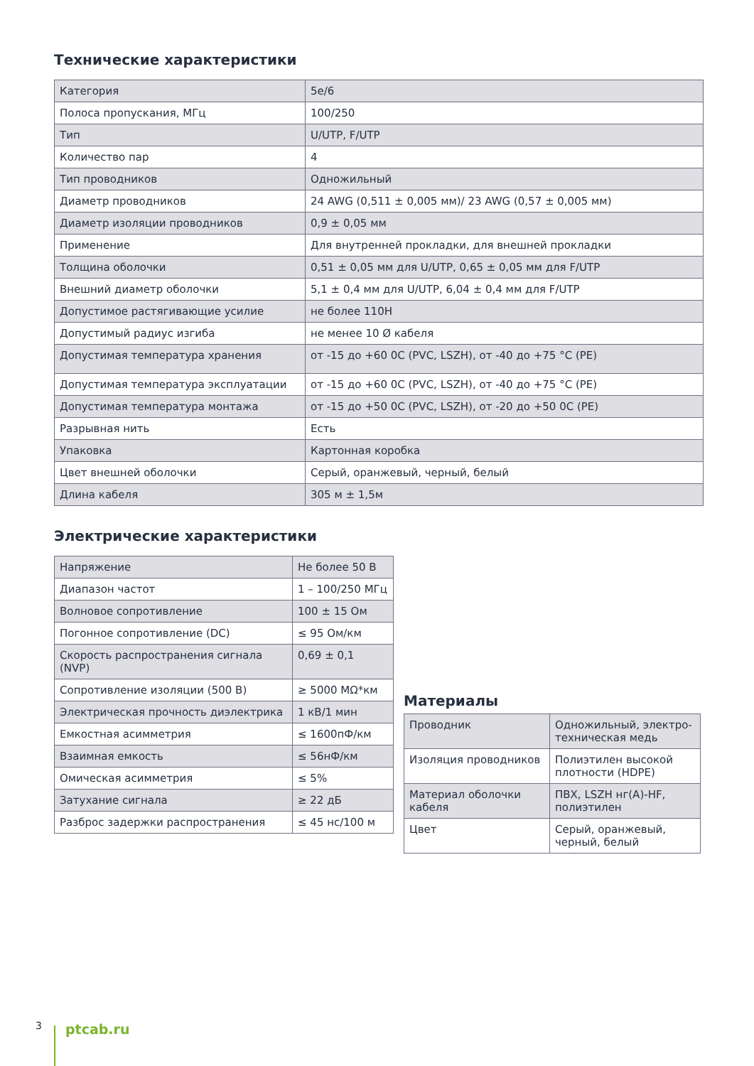Технические характеристики
| Категория | 5e/6 |
| Полоса пропускания, МГц | 100/250 |
| Тип | U/UTP, F/UTP |
| Количество пар | 4 |
| Тип проводников | Одножильный |
| Диаметр проводников | 24 AWG (0,511 ± 0,005 мм)/ 23 AWG (0,57 ± 0,005 мм) |
| Диаметр изоляции проводников | 0,9 ± 0,05 мм |
| Применение | Для внутренней прокладки, для внешней прокладки |
| Толщина оболочки | 0,51 ± 0,05 мм для U/UTP, 0,65 ± 0,05 мм для F/UTP |
| Внешний диаметр оболочки | 5,1 ± 0,4 мм для U/UTP, 6,04 ± 0,4 мм для F/UTP |
| Допустимое растягивающие усилие | не более 110Н |
| Допустимый радиус изгиба | не менее 10 Ø кабеля |
| Допустимая температура хранения | от -15 до +60 0С (PVC, LSZH), от -40 до +75 °С (PE) |
| Допустимая температура эксплуатации | от -15 до +60 0С (PVC, LSZH), от -40 до +75 °С (PE) |
| Допустимая температура монтажа | от -15 до +50 0С (PVC, LSZH), от -20 до +50 0С (PE) |
| Разрывная нить | Есть |
| Упаковка | Картонная коробка |
| Цвет внешней оболочки | Серый, оранжевый, черный, белый |
| Длина кабеля | 305 м ± 1,5м |
Электрические характеристики
| Напряжение | Не более 50 В |
| Диапазон частот | 1 – 100/250 МГц |
| Волновое сопротивление | 100 ± 15 Ом |
| Погонное сопротивление (DC) | ≤ 95 Ом/км |
| Скорость распространения сигнала (NVP) | 0,69 ± 0,1 |
| Сопротивление изоляции (500 В) | ≥ 5000 МΩ*км |
| Электрическая прочность диэлектрика | 1 кВ/1 мин |
| Емкостная асимметрия | ≤ 1600пФ/км |
| Взаимная емкость | ≤ 56нФ/км |
| Омическая асимметрия | ≤ 5% |
| Затухание сигнала | ≥ 22 дБ |
| Разброс задержки распространения | ≤ 45 нс/100 м |
Материалы
| Проводник | Одножильный, электро-техническая медь |
| Изоляция проводников | Полиэтилен высокой плотности (HDPE) |
| Материал оболочки кабеля | ПВХ, LSZH нг(А)-HF, полиэтилен |
| Цвет | Серый, оранжевый, черный, белый |
3 ptcab.ru